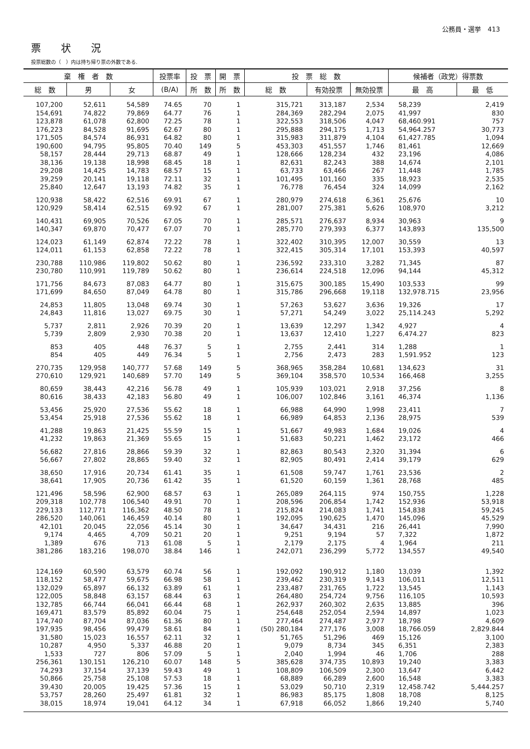公務員・選挙　413
票状況
投票総数の（　）内は持ち帰り票の外数である.
| 棄 権 者 数 | | | 投票率 | 投 票 | 開 票 | 投 票 総 数 | | | 候補者（政党）得票数 | |
| --- | --- | --- | --- | --- | --- | --- | --- | --- | --- | --- |
| 総 数 | 男 | 女 | (B/A) | 所 数 | 所 数 | 総 数 | 有効投票 | 無効投票 | 最 高 | 最 低 |
| 107,200 | 52,611 | 54,589 | 74.65 | 70 | 1 | 315,721 | 313,187 | 2,534 | 58,239 | 2,419 |
| 154,691 | 74,822 | 79,869 | 64.77 | 76 | 1 | 284,369 | 282,294 | 2,075 | 41,997 | 830 |
| 123,878 | 61,078 | 62,800 | 72.25 | 78 | 1 | 322,553 | 318,506 | 4,047 | 68,460.991 | 757 |
| 176,223 | 84,528 | 91,695 | 62.67 | 80 | 1 | 295,888 | 294,175 | 1,713 | 54,964.257 | 30,773 |
| 171,505 | 84,574 | 86,931 | 64.82 | 80 | 1 | 315,983 | 311,879 | 4,104 | 61,427.785 | 1,094 |
| 190,600 | 94,795 | 95,805 | 70.40 | 149 | 5 | 453,303 | 451,557 | 1,746 | 81,461 | 12,669 |
| 58,157 | 28,444 | 29,713 | 68.87 | 49 | 1 | 128,666 | 128,234 | 432 | 23,196 | 4,086 |
| 38,136 | 19,138 | 18,998 | 68.45 | 18 | 1 | 82,631 | 82,243 | 388 | 14,674 | 2,101 |
| 29,208 | 14,425 | 14,783 | 68.57 | 15 | 1 | 63,733 | 63,466 | 267 | 11,448 | 1,785 |
| 39,259 | 20,141 | 19,118 | 72.11 | 32 | 1 | 101,495 | 101,160 | 335 | 18,923 | 2,535 |
| 25,840 | 12,647 | 13,193 | 74.82 | 35 | 1 | 76,778 | 76,454 | 324 | 14,099 | 2,162 |
| 120,938 | 58,422 | 62,516 | 69.91 | 67 | 1 | 280,979 | 274,618 | 6,361 | 25,676 | 10 |
| 120,929 | 58,414 | 62,515 | 69.92 | 67 | 1 | 281,007 | 275,381 | 5,626 | 108,970 | 3,212 |
| 140,431 | 69,905 | 70,526 | 67.05 | 70 | 1 | 285,571 | 276,637 | 8,934 | 30,963 | 9 |
| 140,347 | 69,870 | 70,477 | 67.07 | 70 | 1 | 285,770 | 279,393 | 6,377 | 143,893 | 135,500 |
| 124,023 | 61,149 | 62,874 | 72.22 | 78 | 1 | 322,402 | 310,395 | 12,007 | 30,559 | 13 |
| 124,011 | 61,153 | 62,858 | 72.22 | 78 | 1 | 322,415 | 305,314 | 17,101 | 153,393 | 40,597 |
| 230,788 | 110,986 | 119,802 | 50.62 | 80 | 1 | 236,592 | 233,310 | 3,282 | 71,345 | 87 |
| 230,780 | 110,991 | 119,789 | 50.62 | 80 | 1 | 236,614 | 224,518 | 12,096 | 94,144 | 45,312 |
| 171,756 | 84,673 | 87,083 | 64.77 | 80 | 1 | 315,675 | 300,185 | 15,490 | 103,533 | 99 |
| 171,699 | 84,650 | 87,049 | 64.78 | 80 | 1 | 315,786 | 296,668 | 19,118 | 132,978.715 | 23,956 |
| 24,853 | 11,805 | 13,048 | 69.74 | 30 | 1 | 57,263 | 53,627 | 3,636 | 19,326 | 17 |
| 24,843 | 11,816 | 13,027 | 69.75 | 30 | 1 | 57,271 | 54,249 | 3,022 | 25,114.243 | 5,292 |
| 5,737 | 2,811 | 2,926 | 70.39 | 20 | 1 | 13,639 | 12,297 | 1,342 | 4,927 | 4 |
| 5,739 | 2,809 | 2,930 | 70.38 | 20 | 1 | 13,637 | 12,410 | 1,227 | 6,474.27 | 823 |
| 853 | 405 | 448 | 76.37 | 5 | 1 | 2,755 | 2,441 | 314 | 1,288 | 1 |
| 854 | 405 | 449 | 76.34 | 5 | 1 | 2,756 | 2,473 | 283 | 1,591.952 | 123 |
| 270,735 | 129,958 | 140,777 | 57.68 | 149 | 5 | 368,965 | 358,284 | 10,681 | 134,623 | 31 |
| 270,610 | 129,921 | 140,689 | 57.70 | 149 | 5 | 369,104 | 358,570 | 10,534 | 166,468 | 3,255 |
| 80,659 | 38,443 | 42,216 | 56.78 | 49 | 1 | 105,939 | 103,021 | 2,918 | 37,256 | 8 |
| 80,616 | 38,433 | 42,183 | 56.80 | 49 | 1 | 106,007 | 102,846 | 3,161 | 46,374 | 1,136 |
| 53,456 | 25,920 | 27,536 | 55.62 | 18 | 1 | 66,988 | 64,990 | 1,998 | 23,411 | 7 |
| 53,454 | 25,918 | 27,536 | 55.62 | 18 | 1 | 66,989 | 64,853 | 2,136 | 28,975 | 539 |
| 41,288 | 19,863 | 21,425 | 55.59 | 15 | 1 | 51,667 | 49,983 | 1,684 | 19,026 | 4 |
| 41,232 | 19,863 | 21,369 | 55.65 | 15 | 1 | 51,683 | 50,221 | 1,462 | 23,172 | 466 |
| 56,682 | 27,816 | 28,866 | 59.39 | 32 | 1 | 82,863 | 80,543 | 2,320 | 31,394 | 6 |
| 56,667 | 27,802 | 28,865 | 59.40 | 32 | 1 | 82,905 | 80,491 | 2,414 | 39,179 | 629 |
| 38,650 | 17,916 | 20,734 | 61.41 | 35 | 1 | 61,508 | 59,747 | 1,761 | 23,536 | 2 |
| 38,641 | 17,905 | 20,736 | 61.42 | 35 | 1 | 61,520 | 60,159 | 1,361 | 28,768 | 485 |
| 121,496 | 58,596 | 62,900 | 68.57 | 63 | 1 | 265,089 | 264,115 | 974 | 150,755 | 1,228 |
| 209,318 | 102,778 | 106,540 | 49.91 | 70 | 1 | 208,596 | 206,854 | 1,742 | 152,936 | 53,918 |
| 229,133 | 112,771 | 116,362 | 48.50 | 78 | 1 | 215,824 | 214,083 | 1,741 | 154,838 | 59,245 |
| 286,520 | 140,061 | 146,459 | 40.14 | 80 | 1 | 192,095 | 190,625 | 1,470 | 145,096 | 45,529 |
| 42,101 | 20,045 | 22,056 | 45.14 | 30 | 1 | 34,647 | 34,431 | 216 | 26,441 | 7,990 |
| 9,174 | 4,465 | 4,709 | 50.21 | 20 | 1 | 9,251 | 9,194 | 57 | 7,322 | 1,872 |
| 1,389 | 676 | 713 | 61.08 | 5 | 1 | 2,179 | 2,175 | 4 | 1,964 | 211 |
| 381,286 | 183,216 | 198,070 | 38.84 | 146 | 1 | 242,071 | 236,299 | 5,772 | 134,557 | 49,540 |
| 124,169 | 60,590 | 63,579 | 60.74 | 56 | 1 | 192,092 | 190,912 | 1,180 | 13,039 | 1,392 |
| 118,152 | 58,477 | 59,675 | 66.98 | 58 | 1 | 239,462 | 230,319 | 9,143 | 106,011 | 12,511 |
| 132,029 | 65,897 | 66,132 | 63.89 | 61 | 1 | 233,487 | 231,765 | 1,722 | 13,545 | 1,143 |
| 122,005 | 58,848 | 63,157 | 68.44 | 63 | 1 | 264,480 | 254,724 | 9,756 | 116,105 | 10,593 |
| 132,785 | 66,744 | 66,041 | 66.44 | 68 | 1 | 262,937 | 260,302 | 2,635 | 13,885 | 396 |
| 169,471 | 83,579 | 85,892 | 60.04 | 75 | 1 | 254,648 | 252,054 | 2,594 | 14,897 | 1,023 |
| 174,740 | 87,704 | 87,036 | 61.36 | 80 | 1 | 277,464 | 274,487 | 2,977 | 18,798 | 4,609 |
| 197,935 | 98,456 | 99,479 | 58.61 | 84 | 1 | (50) 280,184 | 277,176 | 3,008 | 18,766.059 | 2,829.844 |
| 31,580 | 15,023 | 16,557 | 62.11 | 32 | 1 | 51,765 | 51,296 | 469 | 15,126 | 3,100 |
| 10,287 | 4,950 | 5,337 | 46.88 | 20 | 1 | 9,079 | 8,734 | 345 | 6,351 | 2,383 |
| 1,533 | 727 | 806 | 57.09 | 5 | 1 | 2,040 | 1,994 | 46 | 1,706 | 288 |
| 256,361 | 130,151 | 126,210 | 60.07 | 148 | 5 | 385,628 | 374,735 | 10,893 | 19,240 | 3,383 |
| 74,293 | 37,154 | 37,139 | 59.43 | 49 | 1 | 108,809 | 106,509 | 2,300 | 13,647 | 6,442 |
| 50,866 | 25,758 | 25,108 | 57.53 | 18 | 1 | 68,889 | 66,289 | 2,600 | 16,548 | 3,383 |
| 39,430 | 20,005 | 19,425 | 57.36 | 15 | 1 | 53,029 | 50,710 | 2,319 | 12,458.742 | 5,444.257 |
| 53,757 | 28,260 | 25,497 | 61.81 | 32 | 1 | 86,983 | 85,175 | 1,808 | 18,708 | 8,125 |
| 38,015 | 18,974 | 19,041 | 64.12 | 34 | 1 | 67,918 | 66,052 | 1,866 | 19,240 | 5,740 |